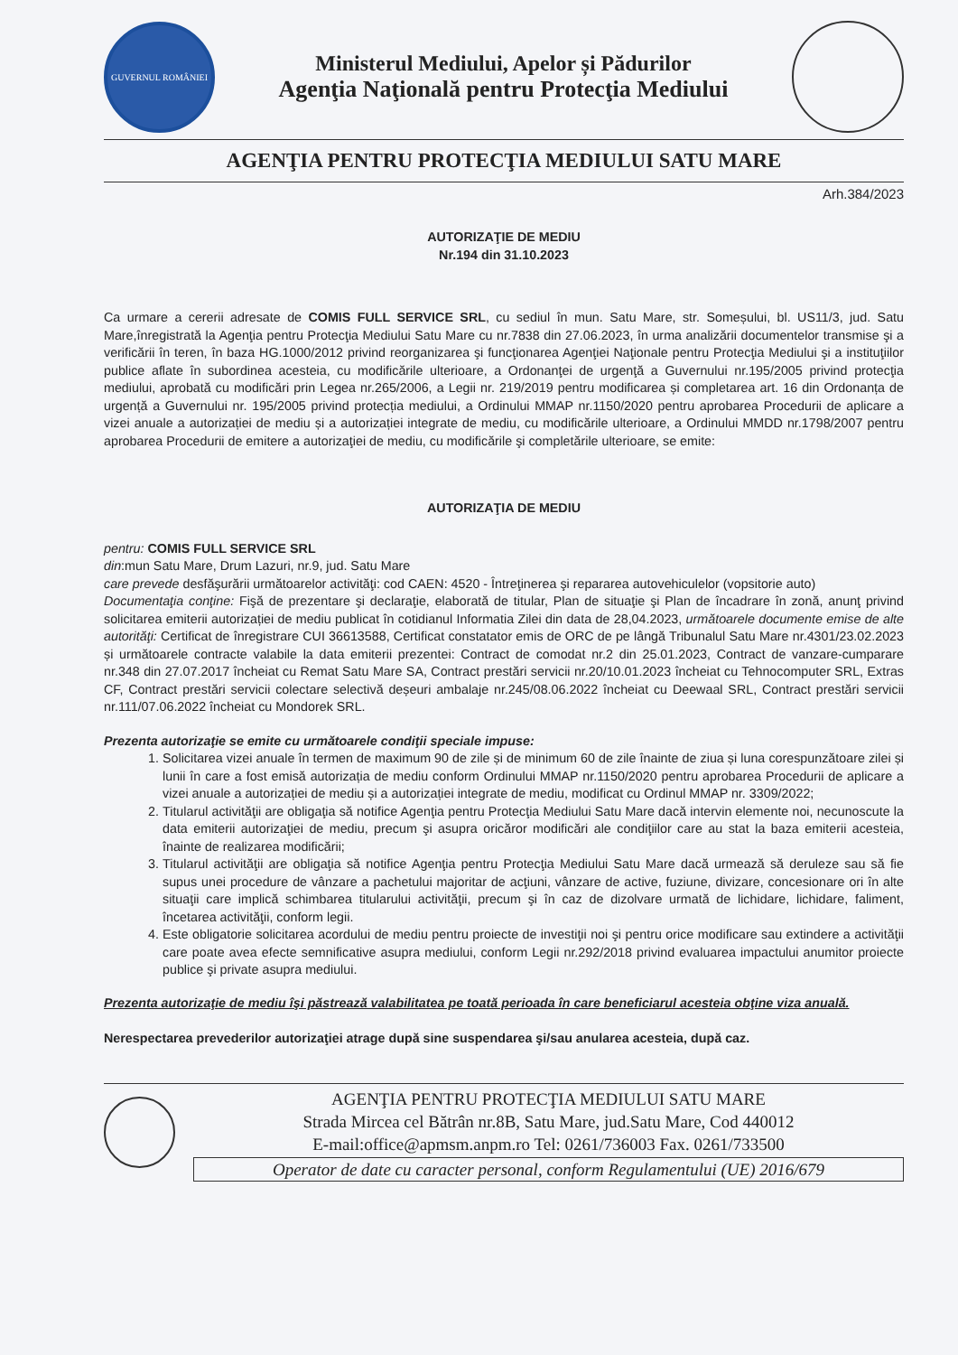GUVERNUL ROMÂNIEI
Ministerul Mediului, Apelor și Pădurilor
Agenţia Naţională pentru Protecţia Mediului
AGENŢIA PENTRU PROTECŢIA MEDIULUI SATU MARE
Arh.384/2023
AUTORIZAŢIE DE MEDIU
Nr.194 din 31.10.2023
Ca urmare a cererii adresate de COMIS FULL SERVICE SRL, cu sediul în mun. Satu Mare, str. Someșului, bl. US11/3, jud. Satu Mare,înregistrată la Agenţia pentru Protecţia Mediului Satu Mare cu nr.7838 din 27.06.2023, în urma analizării documentelor transmise şi a verificării în teren, în baza HG.1000/2012 privind reorganizarea şi funcţionarea Agenţiei Naţionale pentru Protecţia Mediului şi a instituţiilor publice aflate în subordinea acesteia, cu modificările ulterioare, a Ordonanţei de urgenţă a Guvernului nr.195/2005 privind protecţia mediului, aprobată cu modificări prin Legea nr.265/2006, a Legii nr. 219/2019 pentru modificarea și completarea art. 16 din Ordonanța de urgență a Guvernului nr. 195/2005 privind protecția mediului, a Ordinului MMAP nr.1150/2020 pentru aprobarea Procedurii de aplicare a vizei anuale a autorizației de mediu și a autorizației integrate de mediu, cu modificările ulterioare, a Ordinului MMDD nr.1798/2007 pentru aprobarea Procedurii de emitere a autorizaţiei de mediu, cu modificările şi completările ulterioare, se emite:
AUTORIZAŢIA DE MEDIU
pentru: COMIS FULL SERVICE SRL
din:mun Satu Mare, Drum Lazuri, nr.9, jud. Satu Mare
care prevede desfăşurării următoarelor activităţi: cod CAEN: 4520 - Întreţinerea şi repararea autovehiculelor (vopsitorie auto)
Documentaţia conţine: Fişă de prezentare şi declaraţie, elaborată de titular, Plan de situaţie şi Plan de încadrare în zonă, anunţ privind solicitarea emiterii autorizației de mediu publicat în cotidianul Informatia Zilei din data de 28,04.2023, următoarele documente emise de alte autorităţi: Certificat de înregistrare CUI 36613588, Certificat constatator emis de ORC de pe lângă Tribunalul Satu Mare nr.4301/23.02.2023 și următoarele contracte valabile la data emiterii prezentei: Contract de comodat nr.2 din 25.01.2023, Contract de vanzare-cumparare nr.348 din 27.07.2017 încheiat cu Remat Satu Mare SA, Contract prestări servicii nr.20/10.01.2023 încheiat cu Tehnocomputer SRL, Extras CF, Contract prestări servicii colectare selectivă deșeuri ambalaje nr.245/08.06.2022 încheiat cu Deewaal SRL, Contract prestări servicii nr.111/07.06.2022 încheiat cu Mondorek SRL.
Prezenta autorizaţie se emite cu următoarele condiţii speciale impuse:
1. Solicitarea vizei anuale în termen de maximum 90 de zile și de minimum 60 de zile înainte de ziua și luna corespunzătoare zilei și lunii în care a fost emisă autorizația de mediu conform Ordinului MMAP nr.1150/2020 pentru aprobarea Procedurii de aplicare a vizei anuale a autorizației de mediu și a autorizației integrate de mediu, modificat cu Ordinul MMAP nr. 3309/2022;
2. Titularul activităţii are obligaţia să notifice Agenţia pentru Protecţia Mediului Satu Mare dacă intervin elemente noi, necunoscute la data emiterii autorizaţiei de mediu, precum şi asupra oricăror modificări ale condiţiilor care au stat la baza emiterii acesteia, înainte de realizarea modificării;
3. Titularul activităţii are obligaţia să notifice Agenţia pentru Protecţia Mediului Satu Mare dacă urmează să deruleze sau să fie supus unei procedure de vânzare a pachetului majoritar de acţiuni, vânzare de active, fuziune, divizare, concesionare ori în alte situaţii care implică schimbarea titularului activităţii, precum şi în caz de dizolvare urmată de lichidare, lichidare, faliment, încetarea activităţii, conform legii.
4. Este obligatorie solicitarea acordului de mediu pentru proiecte de investiţii noi şi pentru orice modificare sau extindere a activităţii care poate avea efecte semnificative asupra mediului, conform Legii nr.292/2018 privind evaluarea impactului anumitor proiecte publice şi private asupra mediului.
Prezenta autorizaţie de mediu îşi păstrează valabilitatea pe toată perioada în care beneficiarul acesteia obţine viza anuală.
Nerespectarea prevederilor autorizaţiei atrage după sine suspendarea şi/sau anularea acesteia, după caz.
AGENŢIA PENTRU PROTECŢIA MEDIULUI SATU MARE
Strada Mircea cel Bătrân nr.8B, Satu Mare, jud.Satu Mare, Cod 440012
E-mail:office@apmsm.anpm.ro Tel: 0261/736003 Fax. 0261/733500
Operator de date cu caracter personal, conform Regulamentului (UE) 2016/679